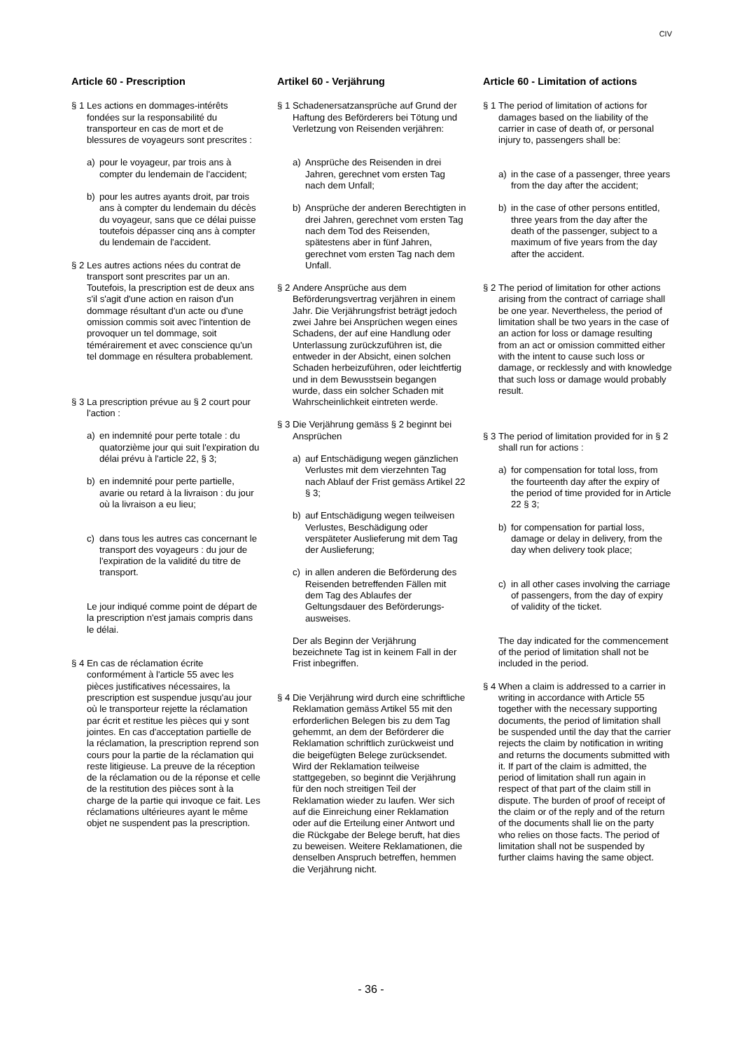CIV
Article 60 - Prescription
§ 1 Les actions en dommages-intérêts fondées sur la responsabilité du transporteur en cas de mort et de blessures de voyageurs sont prescrites :
a) pour le voyageur, par trois ans à compter du lendemain de l'accident;
b) pour les autres ayants droit, par trois ans à compter du lendemain du décès du voyageur, sans que ce délai puisse toutefois dépasser cinq ans à compter du lendemain de l'accident.
§ 2 Les autres actions nées du contrat de transport sont prescrites par un an. Toutefois, la prescription est de deux ans s'il s'agit d'une action en raison d'un dommage résultant d'un acte ou d'une omission commis soit avec l'intention de provoquer un tel dommage, soit témérairement et avec conscience qu'un tel dommage en résultera probablement.
§ 3 La prescription prévue au § 2 court pour l'action :
a) en indemnité pour perte totale : du quatorzième jour qui suit l'expiration du délai prévu à l'article 22, § 3;
b) en indemnité pour perte partielle, avarie ou retard à la livraison : du jour où la livraison a eu lieu;
c) dans tous les autres cas concernant le transport des voyageurs : du jour de l'expiration de la validité du titre de transport.
Le jour indiqué comme point de départ de la prescription n'est jamais compris dans le délai.
§ 4 En cas de réclamation écrite conformément à l'article 55 avec les pièces justificatives nécessaires, la prescription est suspendue jusqu'au jour où le transporteur rejette la réclamation par écrit et restitue les pièces qui y sont jointes. En cas d'acceptation partielle de la réclamation, la prescription reprend son cours pour la partie de la réclamation qui reste litigieuse. La preuve de la réception de la réclamation ou de la réponse et celle de la restitution des pièces sont à la charge de la partie qui invoque ce fait. Les réclamations ultérieures ayant le même objet ne suspendent pas la prescription.
Artikel 60 - Verjährung
§ 1 Schadenersatzansprüche auf Grund der Haftung des Beförderers bei Tötung und Verletzung von Reisenden verjähren:
a) Ansprüche des Reisenden in drei Jahren, gerechnet vom ersten Tag nach dem Unfall;
b) Ansprüche der anderen Berech­tigten in drei Jahren, gerechnet vom ersten Tag nach dem Tod des Reisenden, spätestens aber in fünf Jahren, gerechnet vom ersten Tag nach dem Unfall.
§ 2 Andere Ansprüche aus dem Beförderungsvertrag verjähren in einem Jahr. Die Verjährungsfrist beträgt jedoch zwei Jahre bei Ansprüchen wegen eines Schadens, der auf eine Handlung oder Unter­lassung zurückzuführen ist, die entweder in der Absicht, einen solchen Schaden herbeizuführen, oder leichtfertig und in dem Bewusstsein begangen wurde, dass ein solcher Schaden mit Wahrscheinlichkeit eintreten werde.
§ 3 Die Verjährung gemäss § 2 beginnt bei Ansprüchen
a) auf Entschädigung wegen gänz­lichen Verlustes mit dem vierzehnten Tag nach Ablauf der Frist gemäss Artikel 22 § 3;
b) auf Entschädigung wegen teil­weisen Verlustes, Beschädigung oder verspäteter Auslieferung mit dem Tag der Auslieferung;
c) in allen anderen die Beförderung des Reisenden betreffenden Fällen mit dem Tag des Ablaufes der Geltungsdauer des Beförderungs­ausweises.
Der als Beginn der Verjährung bezeichnete Tag ist in keinem Fall in der Frist inbegriffen.
§ 4 Die Verjährung wird durch eine schriftliche Reklamation gemäss Artikel 55 mit den erforderlichen Belegen bis zu dem Tag gehemmt, an dem der Beförderer die Reklamation schriftlich zurückweist und die beigefügten Belege zurücksendet. Wird der Reklamation teilweise stattgegeben, so beginnt die Verjährung für den noch streitigen Teil der Reklamation wieder zu laufen. Wer sich auf die Einreichung einer Reklamation oder auf die Erteilung einer Antwort und die Rückgabe der Belege beruft, hat dies zu beweisen. Weitere Reklamationen, die denselben Anspruch betreffen, hemmen die Verjährung nicht.
Article 60 - Limitation of actions
§ 1 The period of limitation of actions for damages based on the liability of the carrier in case of death of, or personal injury to, passengers shall be:
a) in the case of a passenger, three years from the day after the accident;
b) in the case of other persons entitled, three years from the day after the death of the passenger, subject to a maximum of five years from the day after the accident.
§ 2 The period of limitation for other actions arising from the contract of carriage shall be one year. Nevertheless, the period of limitation shall be two years in the case of an action for loss or damage resulting from an act or omission committed either with the intent to cause such loss or damage, or recklessly and with knowledge that such loss or damage would probably result.
§ 3 The period of limitation provided for in § 2 shall run for actions :
a) for compensation for total loss, from the fourteenth day after the expiry of the period of time provided for in Article 22 § 3;
b) for compensation for partial loss, damage or delay in delivery, from the day when delivery took place;
c) in all other cases involving the carriage of passengers, from the day of expiry of validity of the ticket.
The day indicated for the commencement of the period of limitation shall not be included in the period.
§ 4 When a claim is addressed to a carrier in writing in accordance with Article 55 together with the necessary supporting documents, the period of limitation shall be suspended until the day that the carrier rejects the claim by notification in writing and returns the documents submitted with it. If part of the claim is admitted, the period of limitation shall run again in respect of that part of the claim still in dispute. The burden of proof of receipt of the claim or of the reply and of the return of the documents shall lie on the party who relies on those facts. The period of limitation shall not be suspended by further claims having the same object.
- 36 -